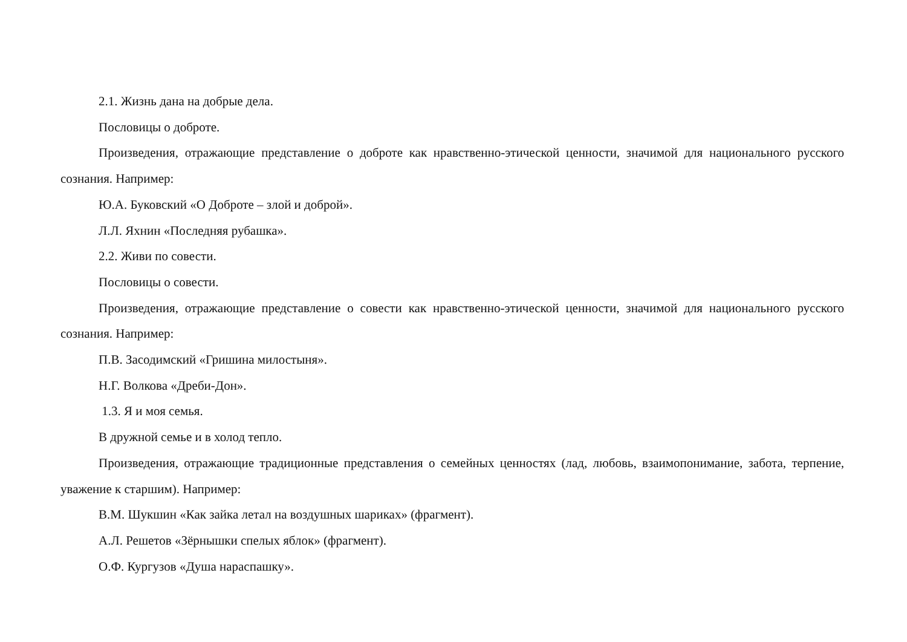2.1. Жизнь дана на добрые дела.
Пословицы о доброте.
Произведения, отражающие представление о доброте как нравственно-этической ценности, значимой для национального русского сознания. Например:
Ю.А. Буковский «О Доброте – злой и доброй».
Л.Л. Яхнин «Последняя рубашка».
2.2. Живи по совести.
Пословицы о совести.
Произведения, отражающие представление о совести как нравственно-этической ценности, значимой для национального русского сознания. Например:
П.В. Засодимский «Гришина милостыня».
Н.Г. Волкова «Дреби-Дон».
1.3. Я и моя семья.
В дружной семье и в холод тепло.
Произведения, отражающие традиционные представления о семейных ценностях (лад, любовь, взаимопонимание, забота, терпение, уважение к старшим). Например:
В.М. Шукшин «Как зайка летал на воздушных шариках» (фрагмент).
А.Л. Решетов «Зёрнышки спелых яблок» (фрагмент).
О.Ф. Кургузов «Душа нараспашку».